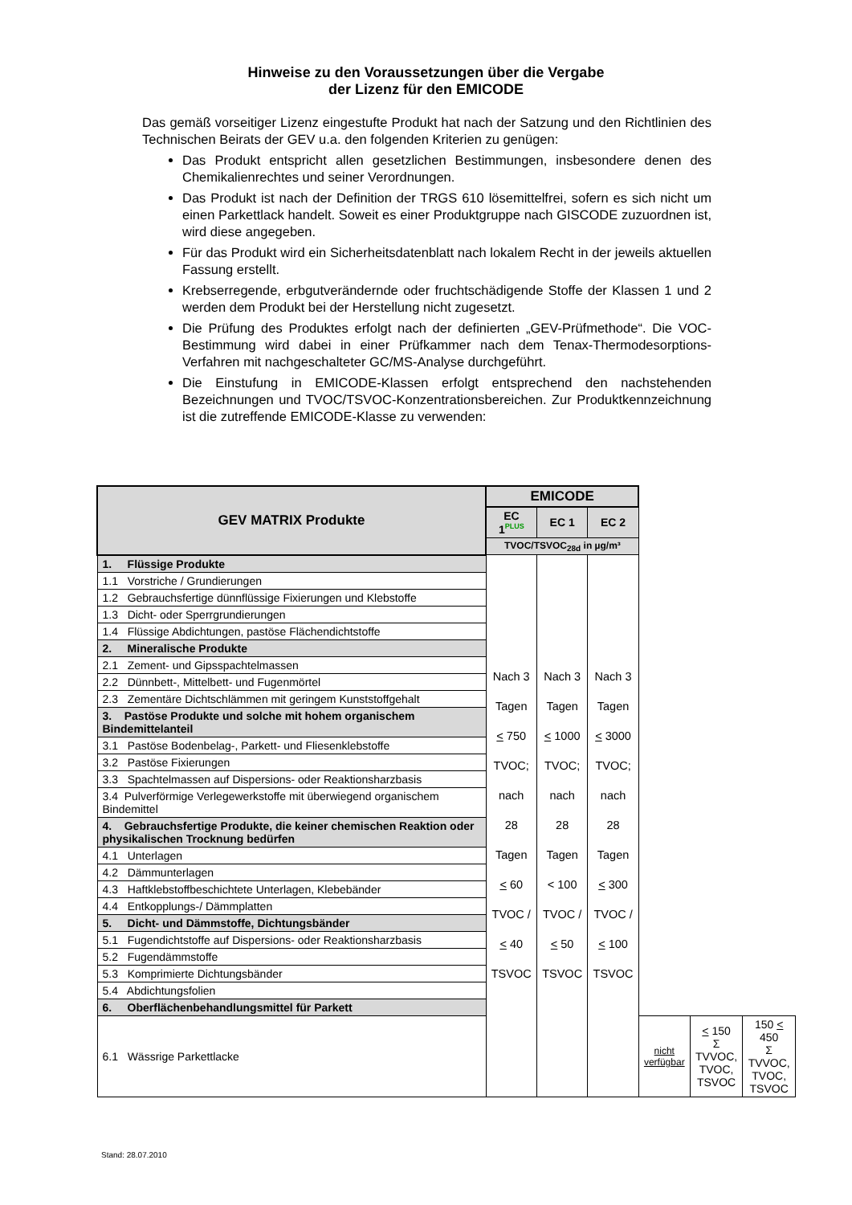Hinweise zu den Voraussetzungen über die Vergabe
der Lizenz für den EMICODE
Das gemäß vorseitiger Lizenz eingestufte Produkt hat nach der Satzung und den Richtlinien des Technischen Beirats der GEV u.a. den folgenden Kriterien zu genügen:
Das Produkt entspricht allen gesetzlichen Bestimmungen, insbesondere denen des Chemikalienrechtes und seiner Verordnungen.
Das Produkt ist nach der Definition der TRGS 610 lösemittelfrei, sofern es sich nicht um einen Parkettlack handelt. Soweit es einer Produktgruppe nach GISCODE zuzuordnen ist, wird diese angegeben.
Für das Produkt wird ein Sicherheitsdatenblatt nach lokalem Recht in der jeweils aktuellen Fassung erstellt.
Krebserregende, erbgutverändernde oder fruchtschädigende Stoffe der Klassen 1 und 2 werden dem Produkt bei der Herstellung nicht zugesetzt.
Die Prüfung des Produktes erfolgt nach der definierten „GEV-Prüfmethode“. Die VOC-Bestimmung wird dabei in einer Prüfkammer nach dem Tenax-Thermodesorptions-Verfahren mit nachgeschalteter GC/MS-Analyse durchgeführt.
Die Einstufung in EMICODE-Klassen erfolgt entsprechend den nachstehenden Bezeichnungen und TVOC/TSVOC-Konzentrationsbereichen. Zur Produktkennzeichnung ist die zutreffende EMICODE-Klasse zu verwenden:
| GEV MATRIX Produkte | EMICODE | | | | | |
| --- | --- | --- | --- | --- | --- | --- |
| | EC 1<sup>PLUS</sup> | EC 1 | EC 2 | | | |
| | TVOC/TSVOC<sub>28d</sub> in µg/m³ | | | | | |
| 1. Flüssige Produkte | Nach 3 Tagen < 750 TVOC; nach 28 Tagen < 60 TVOC / < 40 TSVOC | Nach 3 Tagen < 1000 TVOC; nach 28 Tagen < 100 TVOC / < 50 TSVOC | Nach 3 Tagen < 3000 TVOC; nach 28 Tagen < 300 TVOC / < 100 TSVOC | | | |
| 1.1 Vorstriche / Grundierungen | | | | | | |
| 1.2 Gebrauchsfertige dünnflüssige Fixierungen und Klebstoffe | | | | | | |
| 1.3 Dicht- oder Sperrgrundierungen | | | | | | |
| 1.4 Flüssige Abdichtungen, pastöse Flächendichtstoffe | | | | | | |
| 2. Mineralische Produkte | | | | | | |
| 2.1 Zement- und Gipsspachtelmassen | | | | | | |
| 2.2 Dünnbett-, Mittelbett- und Fugenmörtel | | | | | | |
| 2.3 Zementäre Dichtschlämmen mit geringem Kunststoffgehalt | | | | | | |
| 3. Pastöse Produkte und solche mit hohem organischem Bindemittelanteil | | | | | | |
| 3.1 Pastöse Bodenbelag-, Parkett- und Fliesenklebstoffe | | | | | | |
| 3.2 Pastöse Fixierungen | | | | | | |
| 3.3 Spachtelmassen auf Dispersions- oder Reaktionsharzbasis | | | | | | |
| 3.4 Pulverförmige Verlegewerkstoffe mit überwiegend organischem Bindemittel | | | | | | |
| 4. Gebrauchsfertige Produkte, die keiner chemischen Reaktion oder physikalischen Trocknung bedürfen | | | | | | |
| 4.1 Unterlagen | | | | | | |
| 4.2 Dämmunterlagen | | | | | | |
| 4.3 Haftklebstoffbeschichtete Unterlagen, Klebebänder | | | | | | |
| 4.4 Entkopplungs-/ Dämmplatten | | | | | | |
| 5. Dicht- und Dämmstoffe, Dichtungsbänder | | | | | | |
| 5.1 Fugendichtstoffe auf Dispersions- oder Reaktionsharzbasis | | | | | | |
| 5.2 Fugendämmstoffe | | | | | | |
| 5.3 Komprimierte Dichtungsbänder | | | | | | |
| 5.4 Abdichtungsfolien | | | | | | |
| 6. Oberflächenbehandlungsmittel für Parkett | | | | | | |
| 6.1 Wässrige Parkettlacke | | | | nicht verfügbar | < 150 Σ TVVOC, TVOC, TSVOC | 150 < 450 Σ TVVOC, TVOC, TSVOC |
Stand: 28.07.2010